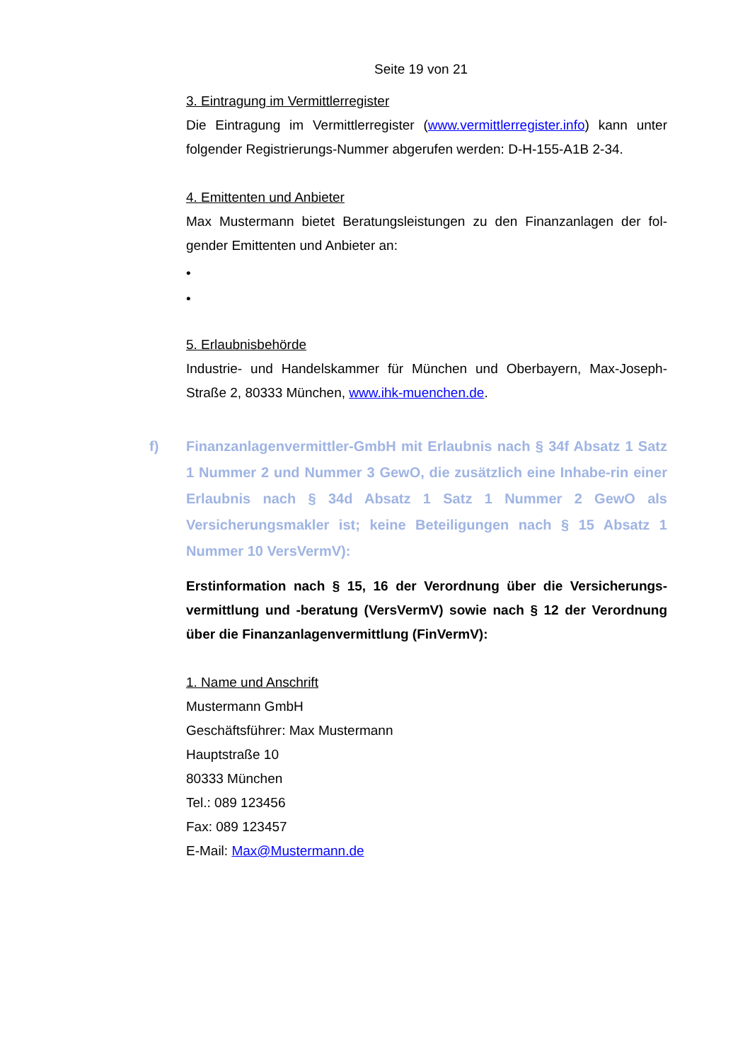Seite 19 von 21
3. Eintragung im Vermittlerregister
Die Eintragung im Vermittlerregister (www.vermittlerregister.info) kann unter folgender Registrierungs-Nummer abgerufen werden: D-H-155-A1B 2-34.
4. Emittenten und Anbieter
Max Mustermann bietet Beratungsleistungen zu den Finanzanlagen der fol-gender Emittenten und Anbieter an:
•
•
5. Erlaubnisbehörde
Industrie- und Handelskammer für München und Oberbayern, Max-Joseph-Straße 2, 80333 München, www.ihk-muenchen.de.
f) Finanzanlagenvermittler-GmbH mit Erlaubnis nach § 34f Absatz 1 Satz 1 Nummer 2 und Nummer 3 GewO, die zusätzlich eine Inhabe-rin einer Erlaubnis nach § 34d Absatz 1 Satz 1 Nummer 2 GewO als Versicherungsmakler ist; keine Beteiligungen nach § 15 Absatz 1 Nummer 10 VersVermV):
Erstinformation nach § 15, 16 der Verordnung über die Versicherungs-vermittlung und -beratung (VersVermV) sowie nach § 12 der Verordnung über die Finanzanlagenvermittlung (FinVermV):
1. Name und Anschrift
Mustermann GmbH
Geschäftsführer: Max Mustermann
Hauptstraße 10
80333 München
Tel.: 089 123456
Fax: 089 123457
E-Mail: Max@Mustermann.de